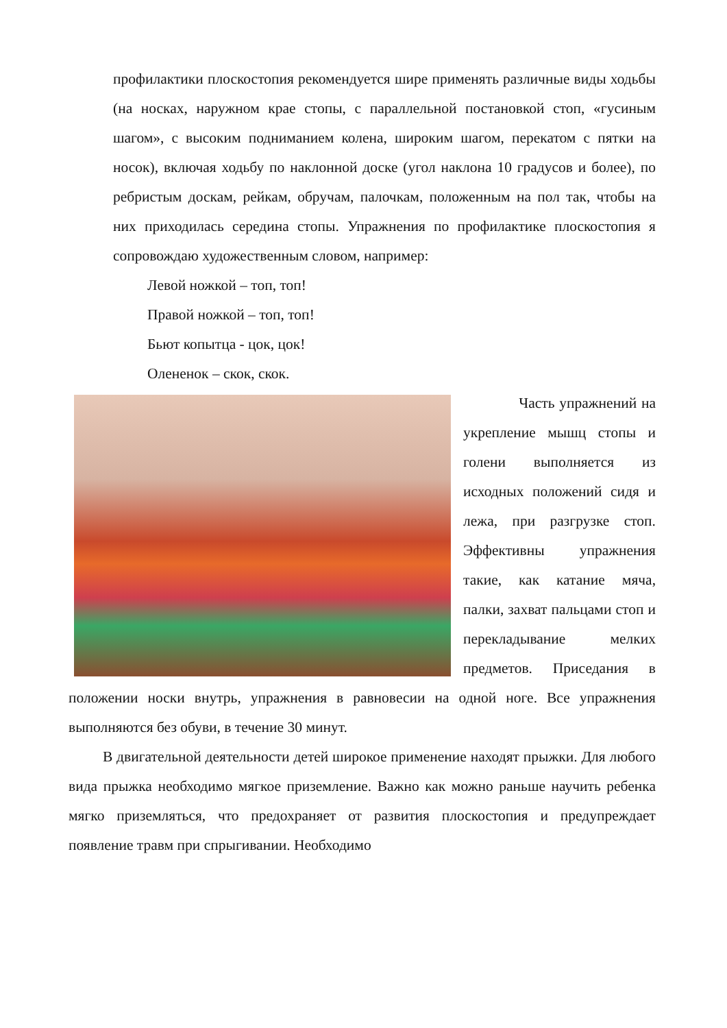профилактики плоскостопия рекомендуется шире применять различные виды ходьбы (на носках, наружном крае стопы, с параллельной постановкой стоп, «гусиным шагом», с высоким подниманием колена, широким шагом, перекатом с пятки на носок), включая ходьбу по наклонной доске (угол наклона 10 градусов и более), по ребристым доскам, рейкам, обручам, палочкам, положенным на пол так, чтобы на них приходилась середина стопы. Упражнения по профилактике плоскостопия я сопровождаю художественным словом, например:
Левой ножкой – топ, топ!
Правой ножкой – топ, топ!
Бьют копытца - цок, цок!
Олененок – скок, скок.
Часть упражнений на укрепление мышц стопы и голени выполняется из исходных положений сидя и лежа, при разгрузке стоп. Эффективны упражнения такие, как катание мяча, палки, захват пальцами стоп и перекладывание мелких предметов. Приседания в положении носки внутрь, упражнения в равновесии на одной ноге. Все упражнения выполняются без обуви, в течение 30 минут.
В двигательной деятельности детей широкое применение находят прыжки. Для любого вида прыжка необходимо мягкое приземление. Важно как можно раньше научить ребенка мягко приземляться, что предохраняет от развития плоскостопия и предупреждает появление травм при спрыгивании. Необходимо